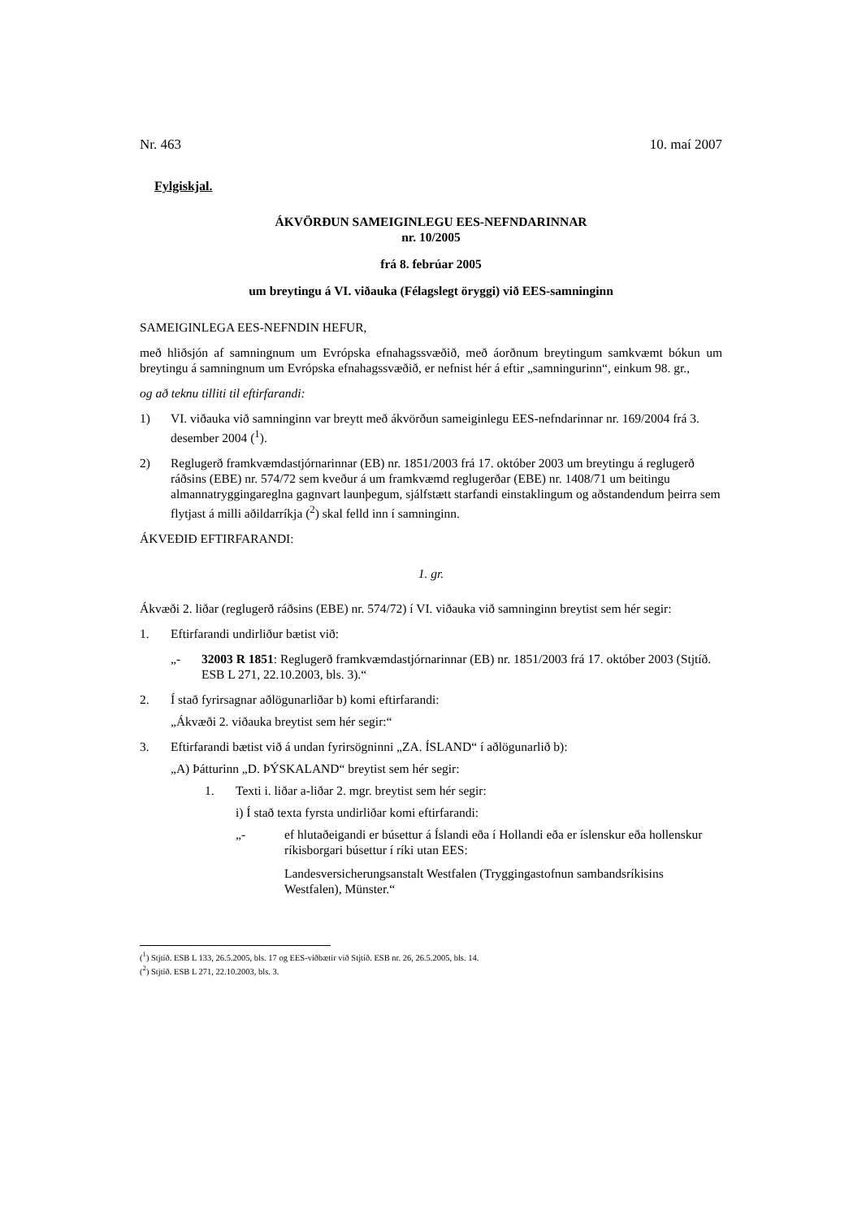Nr. 463 10. maí 2007
Fylgiskjal.
ÁKVÖRÐUN SAMEIGINLEGU EES-NEFNDARINNAR
nr. 10/2005
frá 8. febrúar 2005
um breytingu á VI. viðauka (Félagslegt öryggi) við EES-samninginn
SAMEIGINLEGA EES-NEFNDIN HEFUR,
með hliðsjón af samningnum um Evrópska efnahagssvæðið, með áorðnum breytingum samkvæmt bókun um breytingu á samningnum um Evrópska efnahagssvæðið, er nefnist hér á eftir „samningurinn“, einkum 98. gr.,
og að teknu tilliti til eftirfarandi:
1) VI. viðauka við samninginn var breytt með ákvörðun sameiginlegu EES-nefndarinnar nr. 169/2004 frá 3. desember 2004 (<sup>1</sup>).
2) Reglugerð framkvæmdastjórnarinnar (EB) nr. 1851/2003 frá 17. október 2003 um breytingu á reglugerð ráðsins (EBE) nr. 574/72 sem kveður á um framkvæmd reglugerðar (EBE) nr. 1408/71 um beitingu almannatryggingareglna gagnvart launþegum, sjálfstætt starfandi einstaklingum og aðstandendum þeirra sem flytjast á milli aðildarríkja (<sup>2</sup>) skal felld inn í samninginn.
ÁKVEÐIÐ EFTIRFARANDI:
1. gr.
Ákvæði 2. liðar (reglugerð ráðsins (EBE) nr. 574/72) í VI. viðauka við samninginn breytist sem hér segir:
1. Eftirfarandi undirliður bætist við:
„- 32003 R 1851: Reglugerð framkvæmdastjórnarinnar (EB) nr. 1851/2003 frá 17. október 2003 (Stjtíð. ESB L 271, 22.10.2003, bls. 3).“
2. Í stað fyrirsagnar aðlögunarliðar b) komi eftirfarandi:
„Ákvæði 2. viðauka breytist sem hér segir:“
3. Eftirfarandi bætist við á undan fyrirsögninni „ZA. ÍSLAND“ í aðlögunarlið b):
„A) Þátturinn „D. ÞÝSKALAND“ breytist sem hér segir:
1. Texti i. liðar a-liðar 2. mgr. breytist sem hér segir:
i) Í stað texta fyrsta undirliðar komi eftirfarandi:
„- ef hlutaðeigandi er búsettur á Íslandi eða í Hollandi eða er íslenskur eða hollenskur ríkisborgari búsettur í ríki utan EES:
Landesversicherungsanstalt Westfalen (Tryggingastofnun sambandsríkisins Westfalen), Münster.“
(<sup>1</sup>) Stjtíð. ESB L 133, 26.5.2005, bls. 17 og EES-viðbætir við Stjtíð. ESB nr. 26, 26.5.2005, bls. 14.
(<sup>2</sup>) Stjtíð. ESB L 271, 22.10.2003, bls. 3.